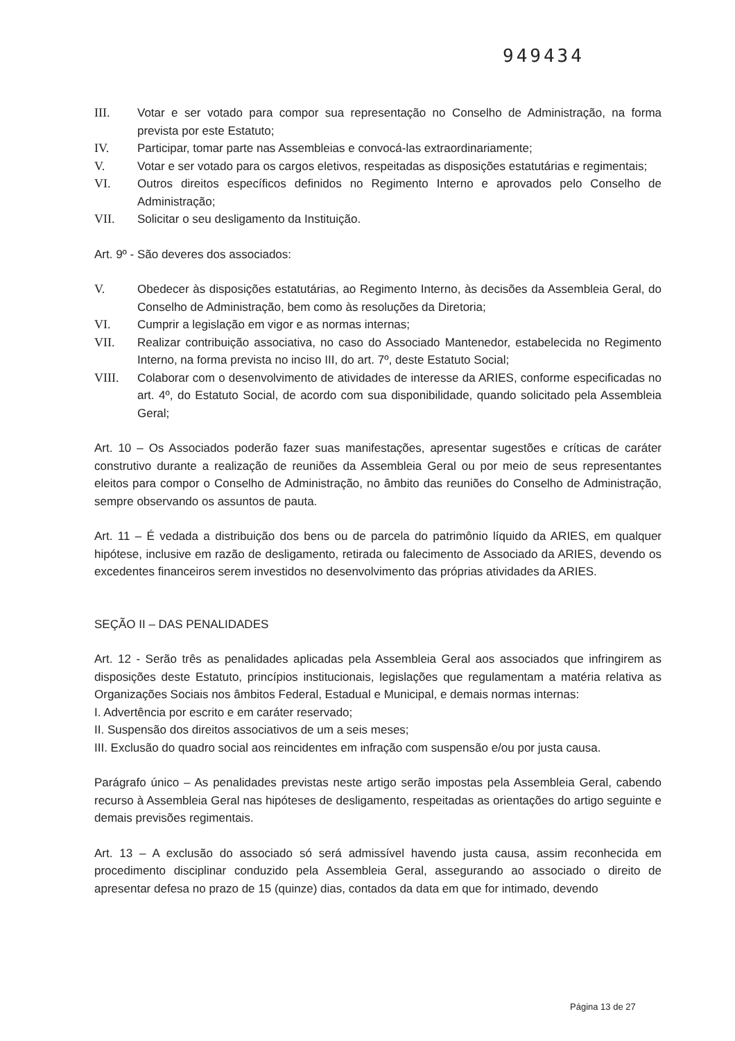949434
III. Votar e ser votado para compor sua representação no Conselho de Administração, na forma prevista por este Estatuto;
IV. Participar, tomar parte nas Assembleias e convocá-las extraordinariamente;
V. Votar e ser votado para os cargos eletivos, respeitadas as disposições estatutárias e regimentais;
VI. Outros direitos específicos definidos no Regimento Interno e aprovados pelo Conselho de Administração;
VII. Solicitar o seu desligamento da Instituição.
Art. 9º - São deveres dos associados:
V. Obedecer às disposições estatutárias, ao Regimento Interno, às decisões da Assembleia Geral, do Conselho de Administração, bem como às resoluções da Diretoria;
VI. Cumprir a legislação em vigor e as normas internas;
VII. Realizar contribuição associativa, no caso do Associado Mantenedor, estabelecida no Regimento Interno, na forma prevista no inciso III, do art. 7º, deste Estatuto Social;
VIII. Colaborar com o desenvolvimento de atividades de interesse da ARIES, conforme especificadas no art. 4º, do Estatuto Social, de acordo com sua disponibilidade, quando solicitado pela Assembleia Geral;
Art. 10 – Os Associados poderão fazer suas manifestações, apresentar sugestões e críticas de caráter construtivo durante a realização de reuniões da Assembleia Geral ou por meio de seus representantes eleitos para compor o Conselho de Administração, no âmbito das reuniões do Conselho de Administração, sempre observando os assuntos de pauta.
Art. 11 – É vedada a distribuição dos bens ou de parcela do patrimônio líquido da ARIES, em qualquer hipótese, inclusive em razão de desligamento, retirada ou falecimento de Associado da ARIES, devendo os excedentes financeiros serem investidos no desenvolvimento das próprias atividades da ARIES.
SEÇÃO II – DAS PENALIDADES
Art. 12 - Serão três as penalidades aplicadas pela Assembleia Geral aos associados que infringirem as disposições deste Estatuto, princípios institucionais, legislações que regulamentam a matéria relativa as Organizações Sociais nos âmbitos Federal, Estadual e Municipal, e demais normas internas:
I. Advertência por escrito e em caráter reservado;
II. Suspensão dos direitos associativos de um a seis meses;
III. Exclusão do quadro social aos reincidentes em infração com suspensão e/ou por justa causa.
Parágrafo único – As penalidades previstas neste artigo serão impostas pela Assembleia Geral, cabendo recurso à Assembleia Geral nas hipóteses de desligamento, respeitadas as orientações do artigo seguinte e demais previsões regimentais.
Art. 13 – A exclusão do associado só será admissível havendo justa causa, assim reconhecida em procedimento disciplinar conduzido pela Assembleia Geral, assegurando ao associado o direito de apresentar defesa no prazo de 15 (quinze) dias, contados da data em que for intimado, devendo
Página 13 de 27